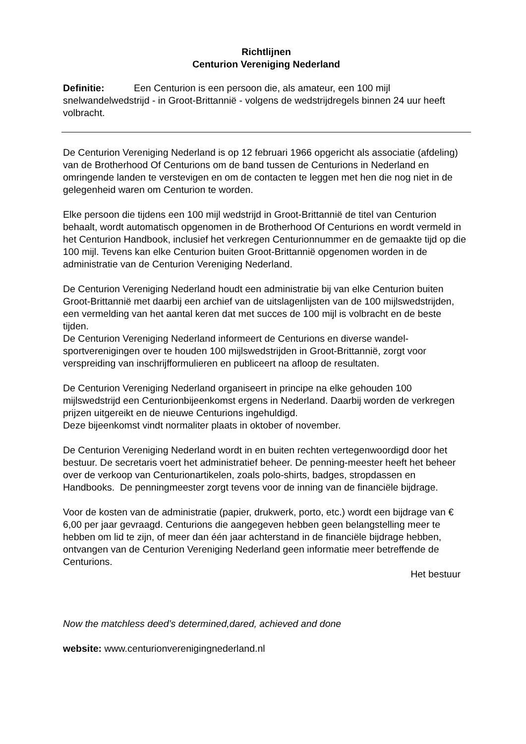Richtlijnen
Centurion Vereniging Nederland
Definitie: Een Centurion is een persoon die, als amateur, een 100 mijl snelwandelwedstrijd - in Groot-Brittannië - volgens de wedstrijdregels binnen 24 uur heeft volbracht.
De Centurion Vereniging Nederland is op 12 februari 1966 opgericht als associatie (afdeling) van de Brotherhood Of Centurions om de band tussen de Centurions in Nederland en omringende landen te verstevigen en om de contacten te leggen met hen die nog niet in de gelegenheid waren om Centurion te worden.
Elke persoon die tijdens een 100 mijl wedstrijd in Groot-Brittannië de titel van Centurion behaalt, wordt automatisch opgenomen in de Brotherhood Of Centurions en wordt vermeld in het Centurion Handbook, inclusief het verkregen Centurionnummer en de gemaakte tijd op die 100 mijl. Tevens kan elke Centurion buiten Groot-Brittannië opgenomen worden in de administratie van de Centurion Vereniging Nederland.
De Centurion Vereniging Nederland houdt een administratie bij van elke Centurion buiten Groot-Brittannië met daarbij een archief van de uitslagenlijsten van de 100 mijlswedstrijden, een vermelding van het aantal keren dat met succes de 100 mijl is volbracht en de beste tijden.
De Centurion Vereniging Nederland informeert de Centurions en diverse wandel-sportverenigingen over te houden 100 mijlswedstrijden in Groot-Brittannië, zorgt voor verspreiding van inschrijfformulieren en publiceert na afloop de resultaten.
De Centurion Vereniging Nederland organiseert in principe na elke gehouden 100 mijlswedstrijd een Centurionbijeenkomst ergens in Nederland. Daarbij worden de verkregen prijzen uitgereikt en de nieuwe Centurions ingehuldigd.
Deze bijeenkomst vindt normaliter plaats in oktober of november.
De Centurion Vereniging Nederland wordt in en buiten rechten vertegenwoordigd door het bestuur. De secretaris voert het administratief beheer. De penning-meester heeft het beheer over de verkoop van Centurionartikelen, zoals polo-shirts, badges, stropdassen en Handbooks. De penningmeester zorgt tevens voor de inning van de financiële bijdrage.
Voor de kosten van de administratie (papier, drukwerk, porto, etc.) wordt een bijdrage van € 6,00 per jaar gevraagd. Centurions die aangegeven hebben geen belangstelling meer te hebben om lid te zijn, of meer dan één jaar achterstand in de financiële bijdrage hebben, ontvangen van de Centurion Vereniging Nederland geen informatie meer betreffende de Centurions.
Het bestuur
Now the matchless deed’s determined,dared, achieved and done
website: www.centurionverenigingnederland.nl